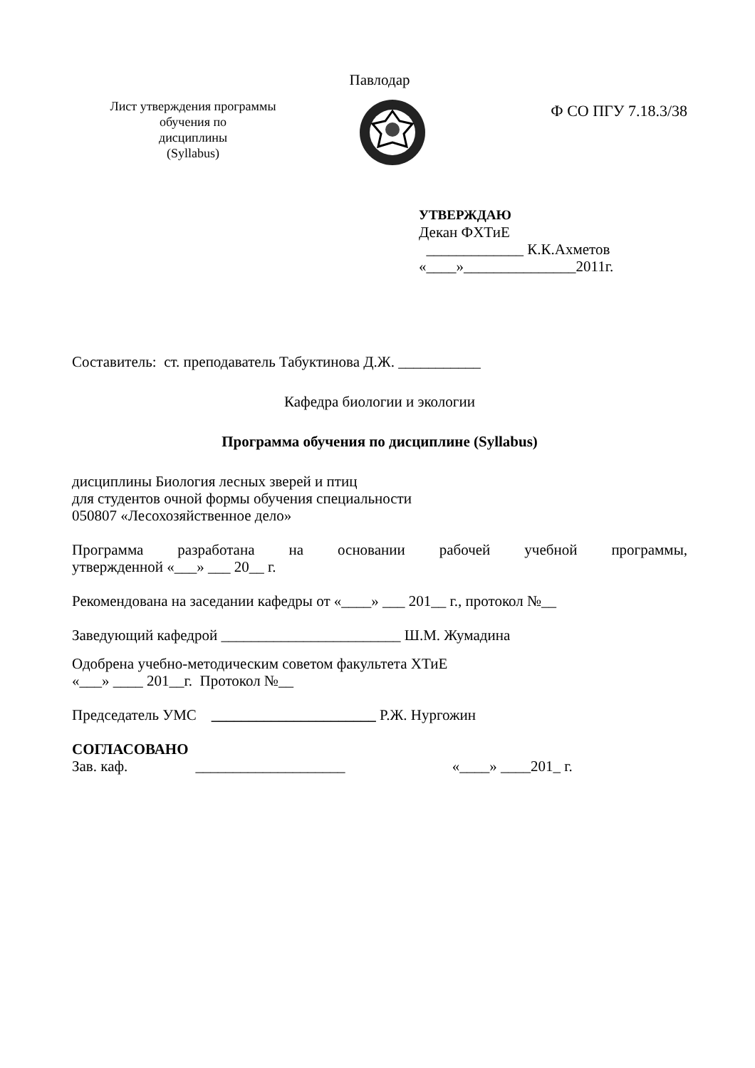Павлодар
Лист утверждения программы
обучения по
дисциплины
(Syllabus)
Ф СО ПГУ 7.18.3/38
УТВЕРЖДАЮ
Декан ФХТиЕ
_____________ К.К.Ахметов
«____»_______________2011г.
Составитель: ст. преподаватель Табуктинова Д.Ж. ___________
Кафедра биологии и экологии
Программа обучения по дисциплине (Syllabus)
дисциплины Биология лесных зверей и птиц
для студентов очной формы обучения специальности
050807 «Лесохозяйственное дело»
Программа разработана на основании рабочей учебной программы,
утвержденной «___» ___ 20__ г.
Рекомендована на заседании кафедры от «____» ___ 201__ г., протокол №__
Заведующий кафедрой ________________________ Ш.М. Жумадина
Одобрена учебно-методическим советом факультета ХТиЕ
«___» ____ 201__г. Протокол №__
Председатель УМС ______________________ Р.Ж. Нургожин
СОГЛАСОВАНО
Зав. каф. ____________________ «____» ____201_ г.